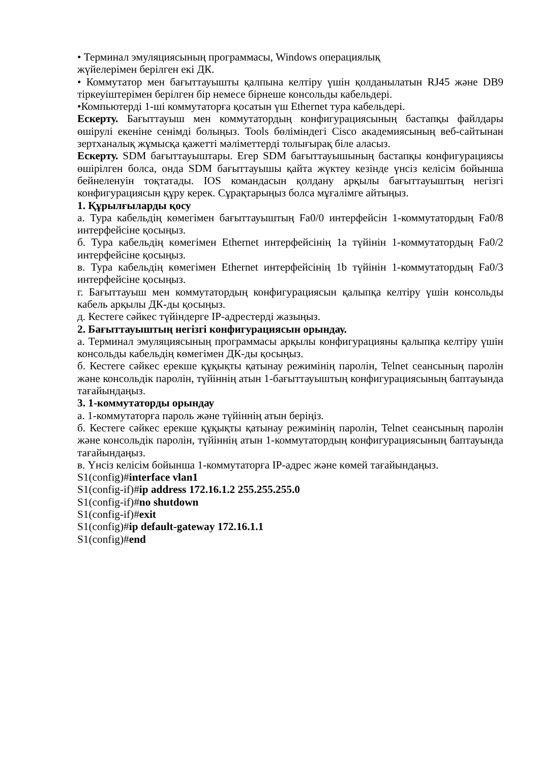• Терминал эмуляциясының программасы, Windows операциялық
жүйелерімен берілген екі ДК.
• Коммутатор мен бағыттауышты қалпына келтіру үшін қолданылатын RJ45 және DB9 тіркеуіштерімен берілген бір немесе бірнеше консольды кабельдері.
•Компьютерді 1-ші коммутаторға қосатын үш Ethernet тура кабельдері.
Ескерту. Бағыттауыш мен коммутатордың конфигурациясының бастапқы файлдары өшірулі екеніне сенімді болыңыз. Tools бөліміндегі Cisco академиясының веб-сайтынан зертханалық жұмысқа қажетті мәліметтерді толығырақ біле аласыз.
Ескерту. SDM бағыттауыштары. Егер SDM бағыттауышының бастапқы конфигурациясы өшірілген болса, онда SDM бағыттауышы қайта жүктеу кезінде үнсіз келісім бойынша бейнеленуін тоқтатады. IOS командасын қолдану арқылы бағыттауыштың негізгі конфигурациясын құру керек. Сұрақтарыңыз болса мұғалімге айтыңыз.
1. Құрылғыларды қосу
а. Тура кабельдің көмегімен бағыттауыштың Fa0/0 интерфейсін 1-коммутатордың Fa0/8 интерфейсіне қосыңыз.
б. Тура кабельдің көмегімен Ethernet интерфейсінің 1a түйінін 1-коммутатордың Fa0/2 интерфейсіне қосыңыз.
в. Тура кабельдің көмегімен Ethernet интерфейсінің 1b түйінін 1-коммутатордың Fa0/3 интерфейсіне қосыңыз.
г. Бағыттауыш мен коммутатордың конфигурациясын қалыпқа келтіру үшін консольды кабель арқылы ДК-ды қосыңыз.
д. Кестеге сәйкес түйіндерге IP-адрестерді жазыңыз.
2. Бағыттауыштың негізгі конфигурациясын орындау.
а. Терминал эмуляциясының программасы арқылы конфигурацияны қалыпқа келтіру үшін консольды кабельдің көмегімен ДК-ды қосыңыз.
б. Кестеге сәйкес ерекше құқықты қатынау режимінің паролін, Telnet сеансының паролін және консольдік паролін, түйіннің атын 1-бағыттауыштың конфигурациясының баптауында тағайындаңыз.
3. 1-коммутаторды орындау
а. 1-коммутаторға пароль және түйіннің атын беріңіз.
б. Кестеге сәйкес ерекше құқықты қатынау режимінің паролін, Telnet сеансының паролін және консольдік паролін, түйіннің атын 1-коммутатордың конфигурациясының баптауында тағайындаңыз.
в. Үнсіз келісім бойынша 1-коммутаторға IP-адрес және көмей тағайындаңыз.
S1(config)#interface vlan1
S1(config-if)#ip address 172.16.1.2 255.255.255.0
S1(config-if)#no shutdown
S1(config-if)#exit
S1(config)#ip default-gateway 172.16.1.1
S1(config)#end